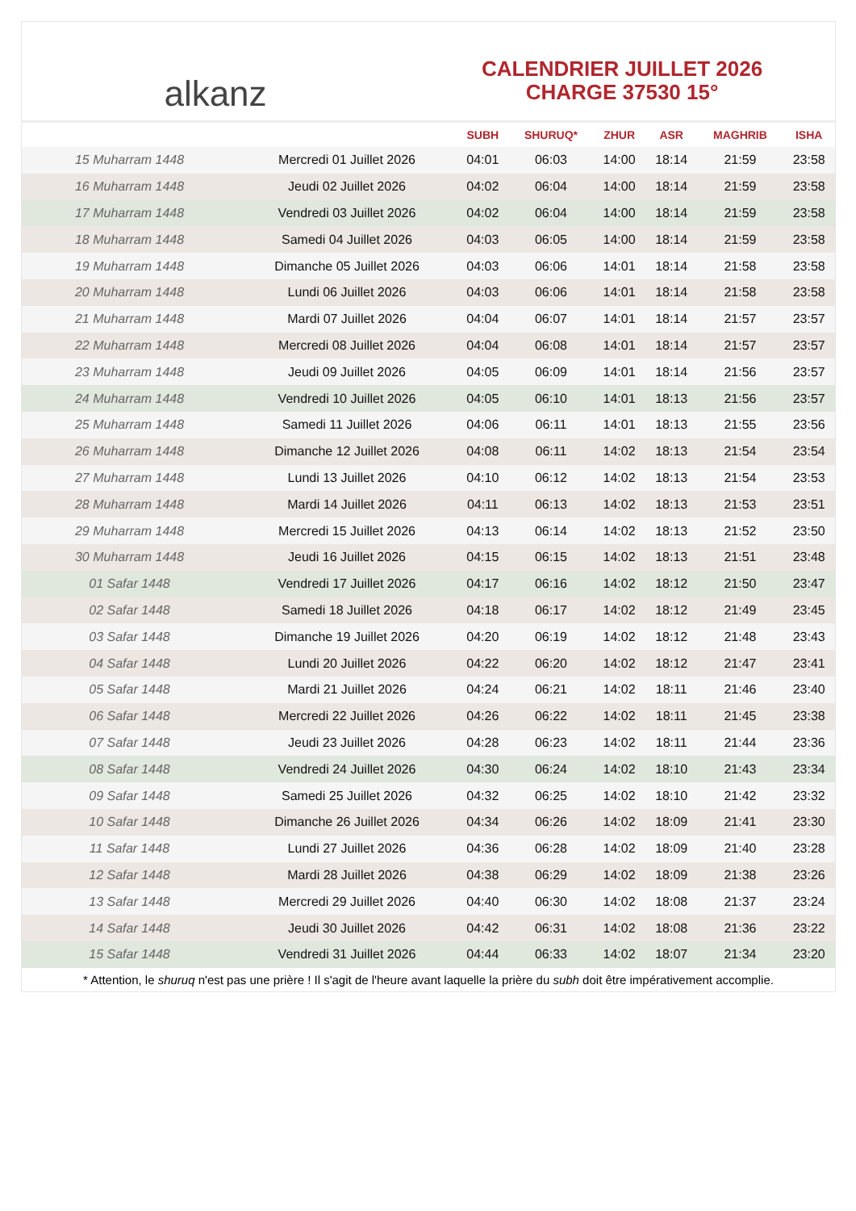alkanz
CALENDRIER JUILLET 2026
CHARGE 37530 15°
| | | SUBH | SHURUQ* | ZHUR | ASR | MAGHRIB | ISHA |
| --- | --- | --- | --- | --- | --- | --- | --- |
| 15 Muharram 1448 | Mercredi 01 Juillet 2026 | 04:01 | 06:03 | 14:00 | 18:14 | 21:59 | 23:58 |
| 16 Muharram 1448 | Jeudi 02 Juillet 2026 | 04:02 | 06:04 | 14:00 | 18:14 | 21:59 | 23:58 |
| 17 Muharram 1448 | Vendredi 03 Juillet 2026 | 04:02 | 06:04 | 14:00 | 18:14 | 21:59 | 23:58 |
| 18 Muharram 1448 | Samedi 04 Juillet 2026 | 04:03 | 06:05 | 14:00 | 18:14 | 21:59 | 23:58 |
| 19 Muharram 1448 | Dimanche 05 Juillet 2026 | 04:03 | 06:06 | 14:01 | 18:14 | 21:58 | 23:58 |
| 20 Muharram 1448 | Lundi 06 Juillet 2026 | 04:03 | 06:06 | 14:01 | 18:14 | 21:58 | 23:58 |
| 21 Muharram 1448 | Mardi 07 Juillet 2026 | 04:04 | 06:07 | 14:01 | 18:14 | 21:57 | 23:57 |
| 22 Muharram 1448 | Mercredi 08 Juillet 2026 | 04:04 | 06:08 | 14:01 | 18:14 | 21:57 | 23:57 |
| 23 Muharram 1448 | Jeudi 09 Juillet 2026 | 04:05 | 06:09 | 14:01 | 18:14 | 21:56 | 23:57 |
| 24 Muharram 1448 | Vendredi 10 Juillet 2026 | 04:05 | 06:10 | 14:01 | 18:13 | 21:56 | 23:57 |
| 25 Muharram 1448 | Samedi 11 Juillet 2026 | 04:06 | 06:11 | 14:01 | 18:13 | 21:55 | 23:56 |
| 26 Muharram 1448 | Dimanche 12 Juillet 2026 | 04:08 | 06:11 | 14:02 | 18:13 | 21:54 | 23:54 |
| 27 Muharram 1448 | Lundi 13 Juillet 2026 | 04:10 | 06:12 | 14:02 | 18:13 | 21:54 | 23:53 |
| 28 Muharram 1448 | Mardi 14 Juillet 2026 | 04:11 | 06:13 | 14:02 | 18:13 | 21:53 | 23:51 |
| 29 Muharram 1448 | Mercredi 15 Juillet 2026 | 04:13 | 06:14 | 14:02 | 18:13 | 21:52 | 23:50 |
| 30 Muharram 1448 | Jeudi 16 Juillet 2026 | 04:15 | 06:15 | 14:02 | 18:13 | 21:51 | 23:48 |
| 01 Safar 1448 | Vendredi 17 Juillet 2026 | 04:17 | 06:16 | 14:02 | 18:12 | 21:50 | 23:47 |
| 02 Safar 1448 | Samedi 18 Juillet 2026 | 04:18 | 06:17 | 14:02 | 18:12 | 21:49 | 23:45 |
| 03 Safar 1448 | Dimanche 19 Juillet 2026 | 04:20 | 06:19 | 14:02 | 18:12 | 21:48 | 23:43 |
| 04 Safar 1448 | Lundi 20 Juillet 2026 | 04:22 | 06:20 | 14:02 | 18:12 | 21:47 | 23:41 |
| 05 Safar 1448 | Mardi 21 Juillet 2026 | 04:24 | 06:21 | 14:02 | 18:11 | 21:46 | 23:40 |
| 06 Safar 1448 | Mercredi 22 Juillet 2026 | 04:26 | 06:22 | 14:02 | 18:11 | 21:45 | 23:38 |
| 07 Safar 1448 | Jeudi 23 Juillet 2026 | 04:28 | 06:23 | 14:02 | 18:11 | 21:44 | 23:36 |
| 08 Safar 1448 | Vendredi 24 Juillet 2026 | 04:30 | 06:24 | 14:02 | 18:10 | 21:43 | 23:34 |
| 09 Safar 1448 | Samedi 25 Juillet 2026 | 04:32 | 06:25 | 14:02 | 18:10 | 21:42 | 23:32 |
| 10 Safar 1448 | Dimanche 26 Juillet 2026 | 04:34 | 06:26 | 14:02 | 18:09 | 21:41 | 23:30 |
| 11 Safar 1448 | Lundi 27 Juillet 2026 | 04:36 | 06:28 | 14:02 | 18:09 | 21:40 | 23:28 |
| 12 Safar 1448 | Mardi 28 Juillet 2026 | 04:38 | 06:29 | 14:02 | 18:09 | 21:38 | 23:26 |
| 13 Safar 1448 | Mercredi 29 Juillet 2026 | 04:40 | 06:30 | 14:02 | 18:08 | 21:37 | 23:24 |
| 14 Safar 1448 | Jeudi 30 Juillet 2026 | 04:42 | 06:31 | 14:02 | 18:08 | 21:36 | 23:22 |
| 15 Safar 1448 | Vendredi 31 Juillet 2026 | 04:44 | 06:33 | 14:02 | 18:07 | 21:34 | 23:20 |
* Attention, le shuruq n'est pas une prière ! Il s'agit de l'heure avant laquelle la prière du subh doit être impérativement accomplie.